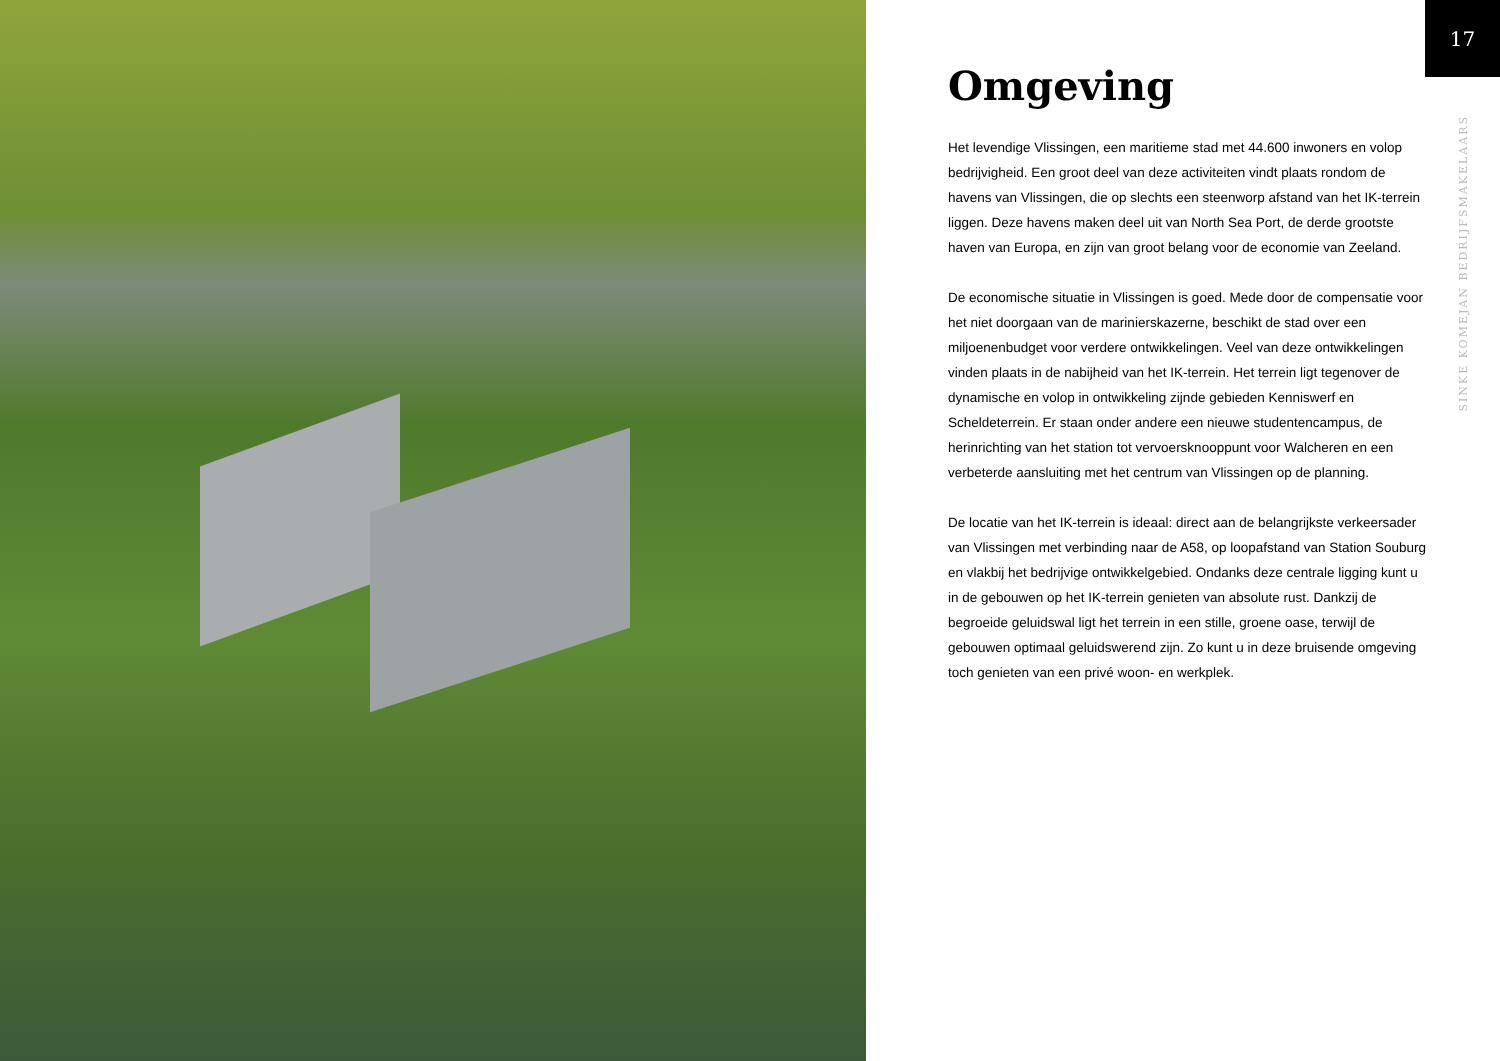Omgeving
Het levendige Vlissingen, een maritieme stad met 44.600 inwoners en volop bedrijvigheid. Een groot deel van deze activiteiten vindt plaats rondom de havens van Vlissingen, die op slechts een steenworp afstand van het IK-terrein liggen. Deze havens maken deel uit van North Sea Port, de derde grootste haven van Europa, en zijn van groot belang voor de economie van Zeeland.
De economische situatie in Vlissingen is goed. Mede door de compensatie voor het niet doorgaan van de marinierskazerne, beschikt de stad over een miljoenenbudget voor verdere ontwikkelingen. Veel van deze ontwikkelingen vinden plaats in de nabijheid van het IK-terrein. Het terrein ligt tegenover de dynamische en volop in ontwikkeling zijnde gebieden Kenniswerf en Scheldeterrein. Er staan onder andere een nieuwe studentencampus, de herinrichting van het station tot vervoersknooppunt voor Walcheren en een verbeterde aansluiting met het centrum van Vlissingen op de planning.
De locatie van het IK-terrein is ideaal: direct aan de belangrijkste verkeersader van Vlissingen met verbinding naar de A58, op loopafstand van Station Souburg en vlakbij het bedrijvige ontwikkelgebied. Ondanks deze centrale ligging kunt u in de gebouwen op het IK-terrein genieten van absolute rust. Dankzij de begroeide geluidswal ligt het terrein in een stille, groene oase, terwijl de gebouwen optimaal geluidswerend zijn. Zo kunt u in deze bruisende omgeving toch genieten van een privé woon- en werkplek.
17
SINKE KOMEJAN BEDRIJFSMAKELAARS